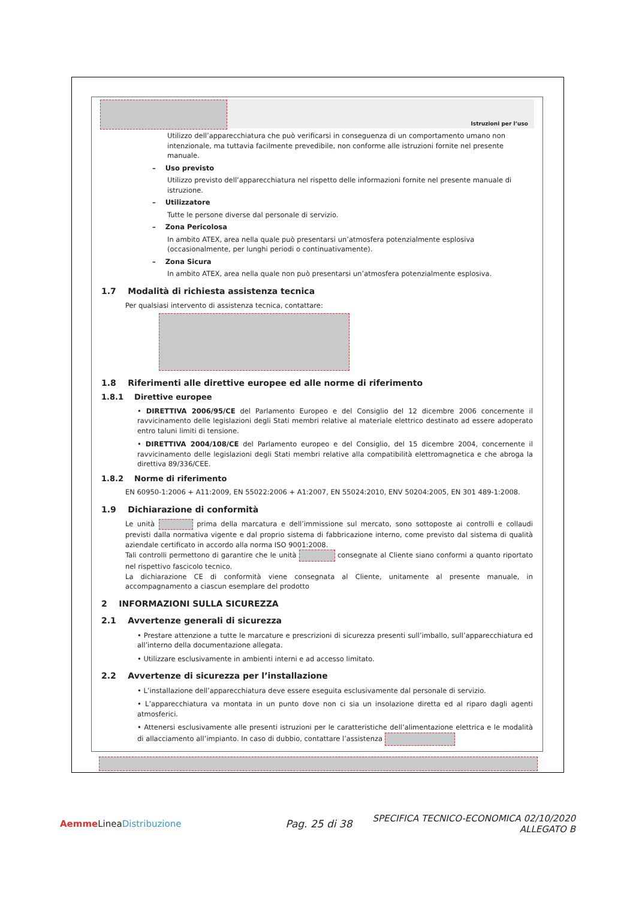Istruzioni per l’uso
Utilizzo dell’apparecchiatura che può verificarsi in conseguenza di un comportamento umano non intenzionale, ma tuttavia facilmente prevedibile, non conforme alle istruzioni fornite nel presente manuale.
– Uso previsto
Utilizzo previsto dell’apparecchiatura nel rispetto delle informazioni fornite nel presente manuale di istruzione.
– Utilizzatore
Tutte le persone diverse dal personale di servizio.
– Zona Pericolosa
In ambito ATEX, area nella quale può presentarsi un’atmosfera potenzialmente esplosiva (occasionalmente, per lunghi periodi o continuativamente).
– Zona Sicura
In ambito ATEX, area nella quale non può presentarsi un’atmosfera potenzialmente esplosiva.
1.7 Modalità di richiesta assistenza tecnica
Per qualsiasi intervento di assistenza tecnica, contattare:
1.8 Riferimenti alle direttive europee ed alle norme di riferimento
1.8.1 Direttive europee
• DIRETTIVA 2006/95/CE del Parlamento Europeo e del Consiglio del 12 dicembre 2006 concernente il ravvicinamento delle legislazioni degli Stati membri relative al materiale elettrico destinato ad essere adoperato entro taluni limiti di tensione.
• DIRETTIVA 2004/108/CE del Parlamento europeo e del Consiglio, del 15 dicembre 2004, concernente il ravvicinamento delle legislazioni degli Stati membri relative alla compatibilità elettromagnetica e che abroga la direttiva 89/336/CEE.
1.8.2 Norme di riferimento
EN 60950-1:2006 + A11:2009, EN 55022:2006 + A1:2007, EN 55024:2010, ENV 50204:2005, EN 301 489-1:2008.
1.9 Dichiarazione di conformità
Le unità prima della marcatura e dell’immissione sul mercato, sono sottoposte ai controlli e collaudi previsti dalla normativa vigente e dal proprio sistema di fabbricazione interno, come previsto dal sistema di qualità aziendale certificato in accordo alla norma ISO 9001:2008.
Tali controlli permettono di garantire che le unità consegnate al Cliente siano conformi a quanto riportato nel rispettivo fascicolo tecnico.
La dichiarazione CE di conformità viene consegnata al Cliente, unitamente al presente manuale, in accompagnamento a ciascun esemplare del prodotto
2 INFORMAZIONI SULLA SICUREZZA
2.1 Avvertenze generali di sicurezza
• Prestare attenzione a tutte le marcature e prescrizioni di sicurezza presenti sull’imballo, sull’apparecchiatura ed all’interno della documentazione allegata.
• Utilizzare esclusivamente in ambienti interni e ad accesso limitato.
2.2 Avvertenze di sicurezza per l’installazione
• L’installazione dell’apparecchiatura deve essere eseguita esclusivamente dal personale di servizio.
• L’apparecchiatura va montata in un punto dove non ci sia un insolazione diretta ed al riparo dagli agenti atmosferici.
• Attenersi esclusivamente alle presenti istruzioni per le caratteristiche dell’alimentazione elettrica e le modalità di allacciamento all’impianto. In caso di dubbio, contattare l’assistenza
Aemme LineaDistribuzione Pag. 25 di 38
SPECIFICA TECNICO-ECONOMICA 02/10/2020
ALLEGATO B